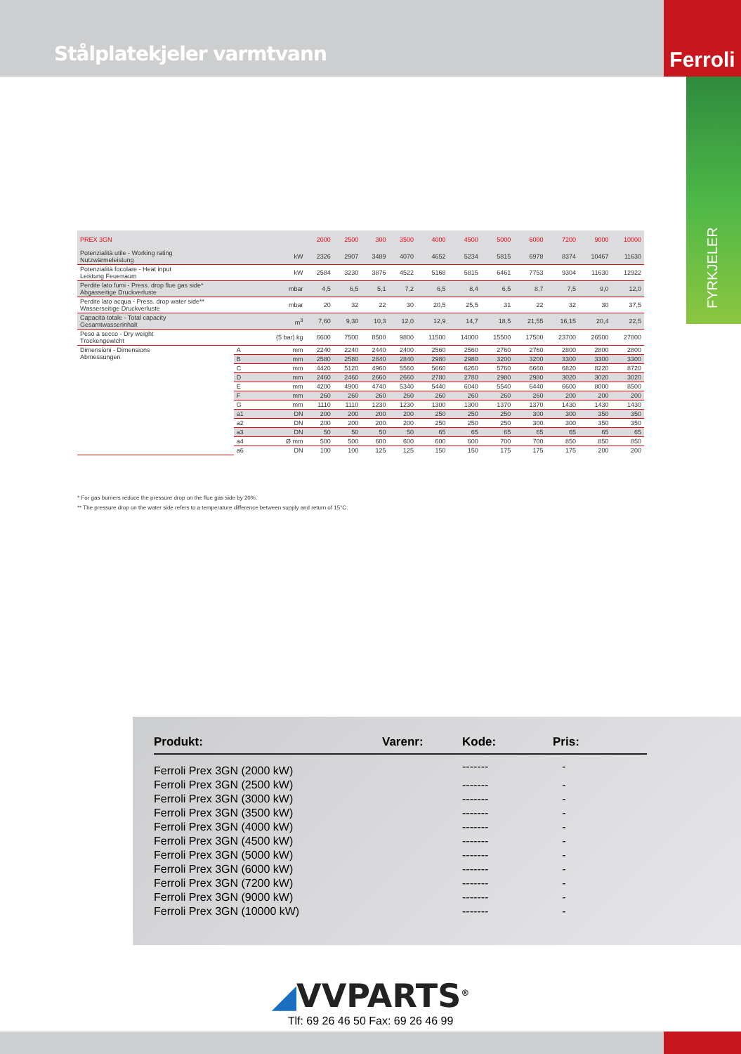Stålplatekjeler varmtvann
Ferroli
FYRKJELER
| PREX 3GN | | | 2000 | 2500 | 300 | 3500 | 4000 | 4500 | 5000 | 6000 | 7200 | 9000 | 10000 |
| --- | --- | --- | --- | --- | --- | --- | --- | --- | --- | --- | --- | --- | --- |
| Potenzialità utile - Working rating Nutzwärmeleistung | | kW | 2326 | 2907 | 3489 | 4070 | 4652 | 5234 | 5815 | 6978 | 8374 | 10467 | 11630 |
| Potenzialità focolare - Heat input Leistung Feuerraum | | kW | 2584 | 3230 | 3876 | 4522 | 5168 | 5815 | 6461 | 7753 | 9304 | 11630 | 12922 |
| Perdite lato fumi - Press. drop flue gas side* Abgasseitige Druckverluste | | mbar | 4,5 | 6,5 | 5,1 | 7,2 | 6,5 | 8,4 | 6,5 | 8,7 | 7,5 | 9,0 | 12,0 |
| Perdite lato acqua - Press. drop water side** Wasserseitige Druckverluste | | mbar | 20 | 32 | 22 | 30 | 20,5 | 25,5 | 31 | 22 | 32 | 30 | 37,5 |
| Capacità totale - Total capacity Gesamtwasserinhalt | | m<sup>3</sup> | 7,60 | 9,30 | 10,3 | 12,0 | 12,9 | 14,7 | 18,5 | 21,55 | 16,15 | 20,4 | 22,5 |
| Peso a secco - Dry weight Trockengewicht | | (5 bar) kg | 6600 | 7500 | 8500 | 9800 | 11500 | 14000 | 15500 | 17500 | 23700 | 26500 | 27800 |
| Dimensioni - Dimensions Abmessungen | A | mm | 2240 | 2240 | 2440 | 2400 | 2560 | 2560 | 2760 | 2760 | 2800 | 2800 | 2800 |
| | B | mm | 2580 | 2580 | 2840 | 2840 | 2980 | 2980 | 3200 | 3200 | 3300 | 3300 | 3300 |
| | C | mm | 4420 | 5120 | 4960 | 5560 | 5660 | 6260 | 5760 | 6660 | 6820 | 8220 | 8720 |
| | D | mm | 2460 | 2460 | 2660 | 2660 | 2780 | 2780 | 2980 | 2980 | 3020 | 3020 | 3020 |
| | E | mm | 4200 | 4900 | 4740 | 5340 | 5440 | 6040 | 5540 | 6440 | 6600 | 8000 | 8500 |
| | F | mm | 260 | 260 | 260 | 260 | 260 | 260 | 260 | 260 | 200 | 200 | 200 |
| | G | mm | 1110 | 1110 | 1230 | 1230 | 1300 | 1300 | 1370 | 1370 | 1430 | 1430 | 1430 |
| | a1 | DN | 200 | 200 | 200 | 200 | 250 | 250 | 250 | 300 | 300 | 350 | 350 |
| | a2 | DN | 200 | 200 | 200 | 200 | 250 | 250 | 250 | 300 | 300 | 350 | 350 |
| | a3 | DN | 50 | 50 | 50 | 50 | 65 | 65 | 65 | 65 | 65 | 65 | 65 |
| | a4 | Ø mm | 500 | 500 | 600 | 600 | 600 | 600 | 700 | 700 | 850 | 850 | 850 |
| | a6 | DN | 100 | 100 | 125 | 125 | 150 | 150 | 175 | 175 | 175 | 200 | 200 |
* For gas burners reduce the pressure drop on the flue gas side by 20%.
** The pressure drop on the water side refers to a temperature difference between supply and return of 15°C.
| Produkt: | Varenr: | Kode: | Pris: |
| --- | --- | --- | --- |
| Ferroli Prex 3GN (2000 kW) | | ------- | - |
| Ferroli Prex 3GN (2500 kW) | | ------- | - |
| Ferroli Prex 3GN (3000 kW) | | ------- | - |
| Ferroli Prex 3GN (3500 kW) | | ------- | - |
| Ferroli Prex 3GN (4000 kW) | | ------- | - |
| Ferroli Prex 3GN (4500 kW) | | ------- | - |
| Ferroli Prex 3GN (5000 kW) | | ------- | - |
| Ferroli Prex 3GN (6000 kW) | | ------- | - |
| Ferroli Prex 3GN (7200 kW) | | ------- | - |
| Ferroli Prex 3GN (9000 kW) | | ------- | - |
| Ferroli Prex 3GN (10000 kW) | | ------- | - |
◢VVPARTS<sup>®</sup>
Tlf: 69 26 46 50 Fax: 69 26 46 99